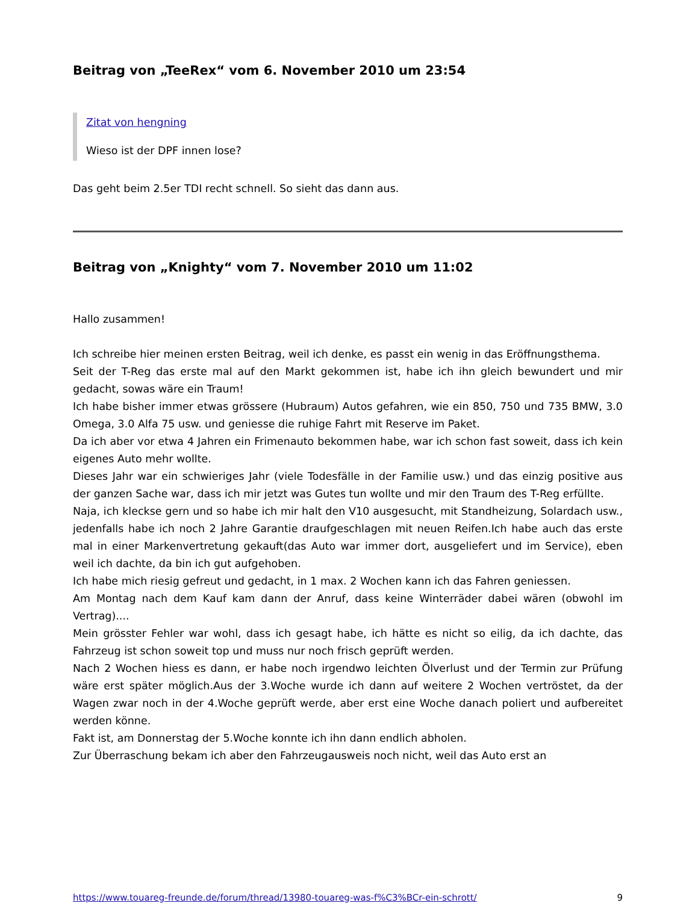Beitrag von „TeeRex“ vom 6. November 2010 um 23:54
Zitat von hengning
Wieso ist der DPF innen lose?
Das geht beim 2.5er TDI recht schnell. So sieht das dann aus.
Beitrag von „Knighty“ vom 7. November 2010 um 11:02
Hallo zusammen!
Ich schreibe hier meinen ersten Beitrag, weil ich denke, es passt ein wenig in das Eröffnungsthema.
Seit der T-Reg das erste mal auf den Markt gekommen ist, habe ich ihn gleich bewundert und mir gedacht, sowas wäre ein Traum!
Ich habe bisher immer etwas grössere (Hubraum) Autos gefahren, wie ein 850, 750 und 735 BMW, 3.0 Omega, 3.0 Alfa 75 usw. und geniesse die ruhige Fahrt mit Reserve im Paket.
Da ich aber vor etwa 4 Jahren ein Frimenauto bekommen habe, war ich schon fast soweit, dass ich kein eigenes Auto mehr wollte.
Dieses Jahr war ein schwieriges Jahr (viele Todesfälle in der Familie usw.) und das einzig positive aus der ganzen Sache war, dass ich mir jetzt was Gutes tun wollte und mir den Traum des T-Reg erfüllte.
Naja, ich kleckse gern und so habe ich mir halt den V10 ausgesucht, mit Standheizung, Solardach usw., jedenfalls habe ich noch 2 Jahre Garantie draufgeschlagen mit neuen Reifen.Ich habe auch das erste mal in einer Markenvertretung gekauft(das Auto war immer dort, ausgeliefert und im Service), eben weil ich dachte, da bin ich gut aufgehoben.
Ich habe mich riesig gefreut und gedacht, in 1 max. 2 Wochen kann ich das Fahren geniessen.
Am Montag nach dem Kauf kam dann der Anruf, dass keine Winterräder dabei wären (obwohl im Vertrag)....
Mein grösster Fehler war wohl, dass ich gesagt habe, ich hätte es nicht so eilig, da ich dachte, das Fahrzeug ist schon soweit top und muss nur noch frisch geprüft werden.
Nach 2 Wochen hiess es dann, er habe noch irgendwo leichten Ölverlust und der Termin zur Prüfung wäre erst später möglich.Aus der 3.Woche wurde ich dann auf weitere 2 Wochen vertröstet, da der Wagen zwar noch in der 4.Woche geprüft werde, aber erst eine Woche danach poliert und aufbereitet werden könne.
Fakt ist, am Donnerstag der 5.Woche konnte ich ihn dann endlich abholen.
Zur Überraschung bekam ich aber den Fahrzeugausweis noch nicht, weil das Auto erst an
https://www.touareg-freunde.de/forum/thread/13980-touareg-was-f%C3%BCr-ein-schrott/ 9